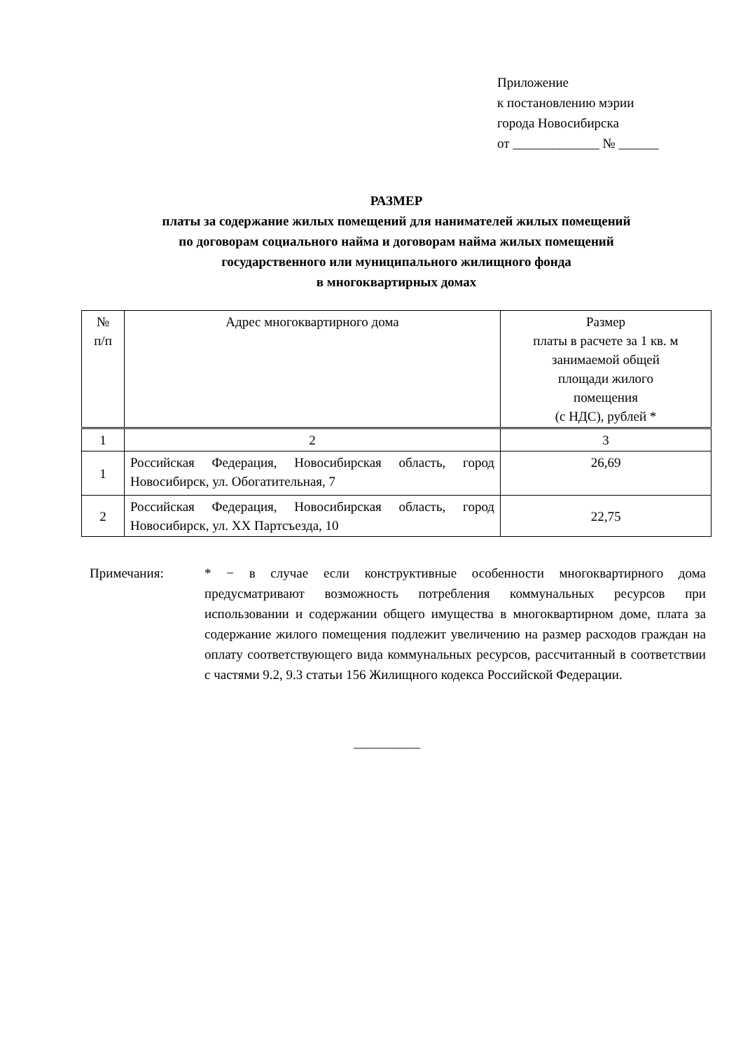Приложение
к постановлению мэрии
города Новосибирска
от _____________ № ______
РАЗМЕР
платы за содержание жилых помещений для нанимателей жилых помещений
по договорам социального найма и договорам найма жилых помещений
государственного или муниципального жилищного фонда
в многоквартирных домах
| № п/п | Адрес многоквартирного дома | Размер платы в расчете за 1 кв. м занимаемой общей площади жилого помещения (с НДС), рублей * |
| 1 | 2 | 3 |
| 1 | Российская Федерация, Новосибирская область, город Новосибирск, ул. Обогатительная, 7 | 26,69 |
| 2 | Российская Федерация, Новосибирская область, город Новосибирск, ул. XX Партсъезда, 10 | 22,75 |
Примечания: * − в случае если конструктивные особенности многоквартирного дома предусматривают возможность потребления коммунальных ресурсов при использовании и содержании общего имущества в многоквартирном доме, плата за содержание жилого помещения подлежит увеличению на размер расходов граждан на оплату соответствующего вида коммунальных ресурсов, рассчитанный в соответствии с частями 9.2, 9.3 статьи 156 Жилищного кодекса Российской Федерации.
__________